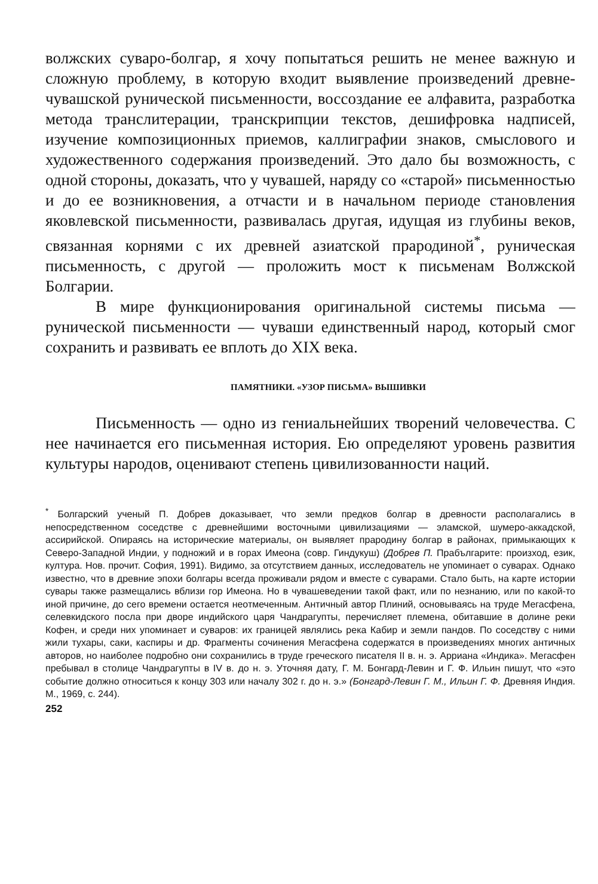волжских суваро-болгар, я хочу попытаться решить не менее важную и сложную проблему, в которую входит выявление произведений древне-чувашской рунической письменности, воссоздание ее алфавита, разработка метода транслитерации, транскрипции текстов, дешифровка надписей, изучение композиционных приемов, каллиграфии знаков, смыслового и художественного содержания произведений. Это дало бы возможность, с одной стороны, доказать, что у чувашей, наряду со «старой» письменностью и до ее возникновения, а отчасти и в начальном периоде становления яковлевской письменности, развивалась другая, идущая из глубины веков, связанная корнями с их древней азиатской прародиной<sup>*</sup>, руническая письменность, с другой — проложить мост к письменам Волжской Болгарии.
В мире функционирования оригинальной системы письма — рунической письменности — чуваши единственный народ, который смог сохранить и развивать ее вплоть до XIX века.
ПАМЯТНИКИ. «УЗОР ПИСЬМА» ВЫШИВКИ
Письменность — одно из гениальнейших творений человечества. С нее начинается его письменная история. Ею определяют уровень развития культуры народов, оценивают степень цивилизованности наций.
<sup>*</sup> Болгарский ученый П. Добрев доказывает, что земли предков болгар в древности располагались в непосредственном соседстве с древнейшими восточными цивилизациями — эламской, шумеро-аккадской, ассирийской. Опираясь на исторические материалы, он выявляет прародину болгар в районах, примыкающих к Северо-Западной Индии, у подножий и в горах Имеона (совр. Гиндукуш) (Добрев П. Прабългарите: произход, език, култура. Нов. прочит. София, 1991). Видимо, за отсутствием данных, исследователь не упоминает о суварах. Однако известно, что в древние эпохи болгары всегда проживали рядом и вместе с суварами. Стало быть, на карте истории сувары также размещались вблизи гор Имеона. Но в чувашеведении такой факт, или по незнанию, или по какой-то иной причине, до сего времени остается неотмеченным. Античный автор Плиний, основываясь на труде Мегасфена, селевкидского посла при дворе индийского царя Чандрагупты, перечисляет племена, обитавшие в долине реки Кофен, и среди них упоминает и суваров: их границей являлись река Кабир и земли пандов. По соседству с ними жили тухары, саки, каспиры и др. Фрагменты сочинения Мегасфена содержатся в произведениях многих античных авторов, но наиболее подробно они сохранились в труде греческого писателя II в. н. э. Арриана «Индика». Мегасфен пребывал в столице Чандрагупты в IV в. до н. э. Уточняя дату, Г. М. Бонгард-Левин и Г. Ф. Ильин пишут, что «это событие должно относиться к концу 303 или началу 302 г. до н. э.» (Бонгард-Левин Г. М., Ильин Г. Ф. Древняя Индия. М., 1969, с. 244).
252